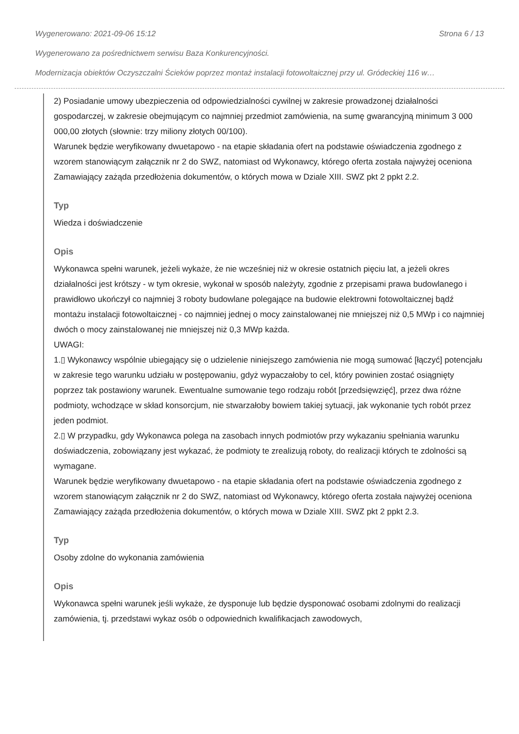Wygenerowano: 2021-09-06 15:12 Strona 6 / 13
Wygenerowano za pośrednictwem serwisu Baza Konkurencyjności.
Modernizacja obiektów Oczyszczalni Ścieków poprzez montaż instalacji fotowoltaicznej przy ul. Gródeckiej 116 w…
2) Posiadanie umowy ubezpieczenia od odpowiedzialności cywilnej w zakresie prowadzonej działalności gospodarczej, w zakresie obejmującym co najmniej przedmiot zamówienia, na sumę gwarancyjną minimum 3 000 000,00 złotych (słownie: trzy miliony złotych 00/100).
Warunek będzie weryfikowany dwuetapowo - na etapie składania ofert na podstawie oświadczenia zgodnego z wzorem stanowiącym załącznik nr 2 do SWZ, natomiast od Wykonawcy, którego oferta została najwyżej oceniona Zamawiający zażąda przedłożenia dokumentów, o których mowa w Dziale XIII. SWZ pkt 2 ppkt 2.2.
Typ
Wiedza i doświadczenie
Opis
Wykonawca spełni warunek, jeżeli wykaże, że nie wcześniej niż w okresie ostatnich pięciu lat, a jeżeli okres działalności jest krótszy - w tym okresie, wykonał w sposób należyty, zgodnie z przepisami prawa budowlanego i prawidłowo ukończył co najmniej 3 roboty budowlane polegające na budowie elektrowni fotowoltaicznej bądź montażu instalacji fotowoltaicznej - co najmniej jednej o mocy zainstalowanej nie mniejszej niż 0,5 MWp i co najmniej dwóch o mocy zainstalowanej nie mniejszej niż 0,3 MWp każda.
UWAGI:
1.▯ Wykonawcy wspólnie ubiegający się o udzielenie niniejszego zamówienia nie mogą sumować [łączyć] potencjału w zakresie tego warunku udziału w postępowaniu, gdyż wypaczałoby to cel, który powinien zostać osiągnięty poprzez tak postawiony warunek. Ewentualne sumowanie tego rodzaju robót [przedsięwzięć], przez dwa różne podmioty, wchodzące w skład konsorcjum, nie stwarzałoby bowiem takiej sytuacji, jak wykonanie tych robót przez jeden podmiot.
2.▯ W przypadku, gdy Wykonawca polega na zasobach innych podmiotów przy wykazaniu spełniania warunku doświadczenia, zobowiązany jest wykazać, że podmioty te zrealizują roboty, do realizacji których te zdolności są wymagane.
Warunek będzie weryfikowany dwuetapowo - na etapie składania ofert na podstawie oświadczenia zgodnego z wzorem stanowiącym załącznik nr 2 do SWZ, natomiast od Wykonawcy, którego oferta została najwyżej oceniona Zamawiający zażąda przedłożenia dokumentów, o których mowa w Dziale XIII. SWZ pkt 2 ppkt 2.3.
Typ
Osoby zdolne do wykonania zamówienia
Opis
Wykonawca spełni warunek jeśli wykaże, że dysponuje lub będzie dysponować osobami zdolnymi do realizacji zamówienia, tj. przedstawi wykaz osób o odpowiednich kwalifikacjach zawodowych,